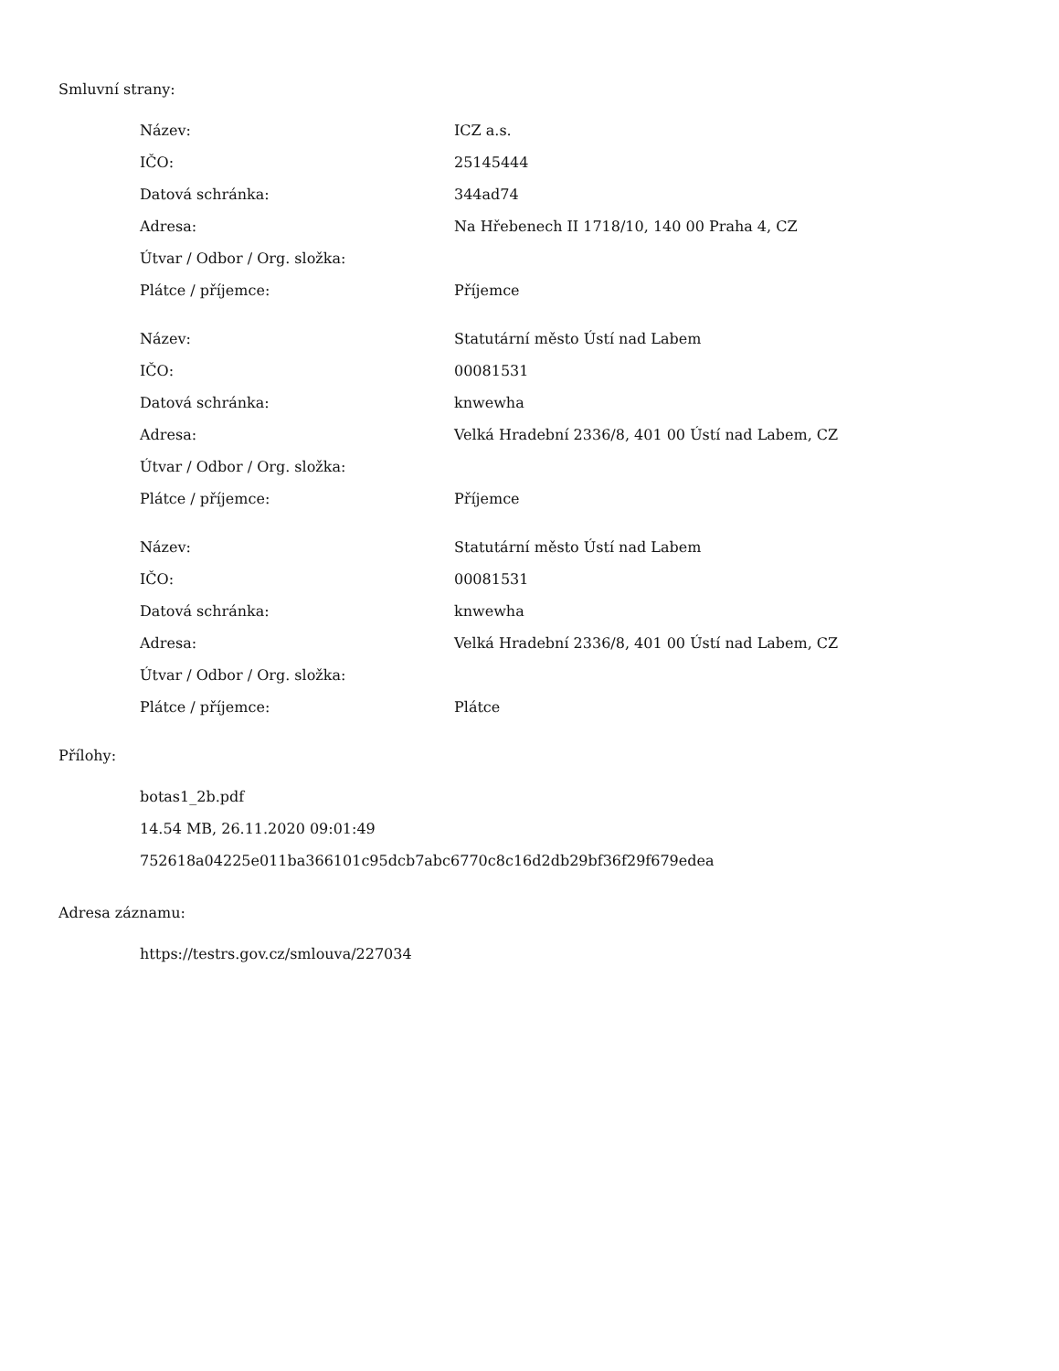Smluvní strany:
| Název: | ICZ a.s. |
| IČO: | 25145444 |
| Datová schránka: | 344ad74 |
| Adresa: | Na Hřebenech II 1718/10, 140 00 Praha 4, CZ |
| Útvar / Odbor / Org. složka: | |
| Plátce / příjemce: | Příjemce |
| Název: | Statutární město Ústí nad Labem |
| IČO: | 00081531 |
| Datová schránka: | knwewha |
| Adresa: | Velká Hradební 2336/8, 401 00 Ústí nad Labem, CZ |
| Útvar / Odbor / Org. složka: | |
| Plátce / příjemce: | Příjemce |
| Název: | Statutární město Ústí nad Labem |
| IČO: | 00081531 |
| Datová schránka: | knwewha |
| Adresa: | Velká Hradební 2336/8, 401 00 Ústí nad Labem, CZ |
| Útvar / Odbor / Org. složka: | |
| Plátce / příjemce: | Plátce |
Přílohy:
botas1_2b.pdf
14.54 MB, 26.11.2020 09:01:49
752618a04225e011ba366101c95dcb7abc6770c8c16d2db29bf36f29f679edea
Adresa záznamu:
https://testrs.gov.cz/smlouva/227034